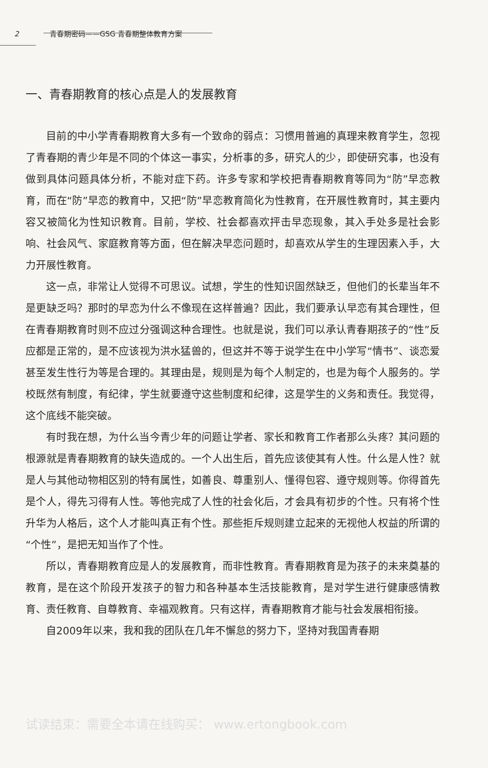2 青春期密码——GSG 青春期整体教育方案
一、青春期教育的核心点是人的发展教育
目前的中小学青春期教育大多有一个致命的弱点：习惯用普遍的真理来教育学生，忽视了青春期的青少年是不同的个体这一事实，分析事的多，研究人的少，即使研究事，也没有做到具体问题具体分析，不能对症下药。许多专家和学校把青春期教育等同为“防”早恋教育，而在“防”早恋的教育中，又把“防”早恋教育简化为性教育，在开展性教育时，其主要内容又被简化为性知识教育。目前，学校、社会都喜欢抨击早恋现象，其入手处多是社会影响、社会风气、家庭教育等方面，但在解决早恋问题时，却喜欢从学生的生理因素入手，大力开展性教育。
这一点，非常让人觉得不可思议。试想，学生的性知识固然缺乏，但他们的长辈当年不是更缺乏吗？那时的早恋为什么不像现在这样普遍？因此，我们要承认早恋有其合理性，但在青春期教育时则不应过分强调这种合理性。也就是说，我们可以承认青春期孩子的“性”反应都是正常的，是不应该视为洪水猛兽的，但这并不等于说学生在中小学写“情书”、谈恋爱甚至发生性行为等是合理的。其理由是，规则是为每个人制定的，也是为每个人服务的。学校既然有制度，有纪律，学生就要遵守这些制度和纪律，这是学生的义务和责任。我觉得，这个底线不能突破。
有时我在想，为什么当今青少年的问题让学者、家长和教育工作者那么头疼？其问题的根源就是青春期教育的缺失造成的。一个人出生后，首先应该使其有人性。什么是人性？就是人与其他动物相区别的特有属性，如善良、尊重别人、懂得包容、遵守规则等。你得首先是个人，得先习得有人性。等他完成了人性的社会化后，才会具有初步的个性。只有将个性升华为人格后，这个人才能叫真正有个性。那些拒斥规则建立起来的无视他人权益的所谓的“个性”，是把无知当作了个性。
所以，青春期教育应是人的发展教育，而非性教育。青春期教育是为孩子的未来奠基的教育，是在这个阶段开发孩子的智力和各种基本生活技能教育，是对学生进行健康感情教育、责任教育、自尊教育、幸福观教育。只有这样，青春期教育才能与社会发展相衔接。
自2009年以来，我和我的团队在几年不懈怠的努力下，坚持对我国青春期
试读结束：需要全本请在线购买： www.ertongbook.com